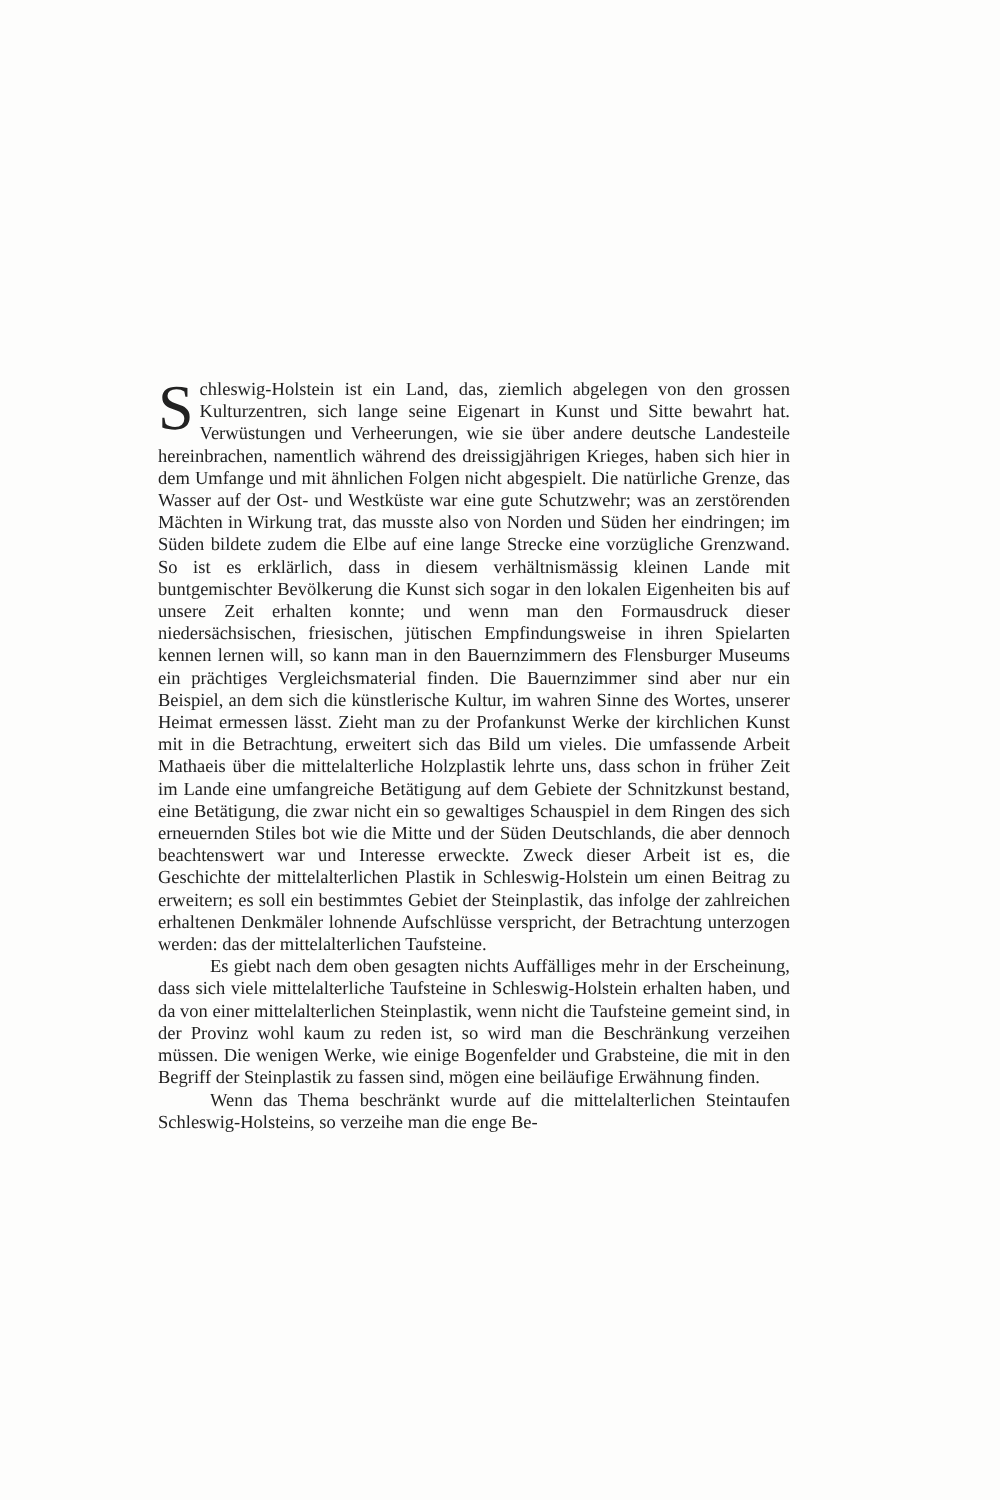Schleswig-Holstein ist ein Land, das, ziemlich abgelegen von den grossen Kulturzentren, sich lange seine Eigenart in Kunst und Sitte bewahrt hat. Verwüstungen und Verheerungen, wie sie über andere deutsche Landesteile hereinbrachen, namentlich während des dreissigjährigen Krieges, haben sich hier in dem Umfange und mit ähnlichen Folgen nicht abgespielt. Die natürliche Grenze, das Wasser auf der Ost- und Westküste war eine gute Schutzwehr; was an zerstörenden Mächten in Wirkung trat, das musste also von Norden und Süden her eindringen; im Süden bildete zudem die Elbe auf eine lange Strecke eine vorzügliche Grenzwand. So ist es erklärlich, dass in diesem verhältnismässig kleinen Lande mit buntgemischter Bevölkerung die Kunst sich sogar in den lokalen Eigenheiten bis auf unsere Zeit erhalten konnte; und wenn man den Formausdruck dieser niedersächsischen, friesischen, jütischen Empfindungsweise in ihren Spielarten kennen lernen will, so kann man in den Bauernzimmern des Flensburger Museums ein prächtiges Vergleichsmaterial finden. Die Bauernzimmer sind aber nur ein Beispiel, an dem sich die künstlerische Kultur, im wahren Sinne des Wortes, unserer Heimat ermessen lässt. Zieht man zu der Profankunst Werke der kirchlichen Kunst mit in die Betrachtung, erweitert sich das Bild um vieles. Die umfassende Arbeit Mathaeis über die mittelalterliche Holzplastik lehrte uns, dass schon in früher Zeit im Lande eine umfangreiche Betätigung auf dem Gebiete der Schnitzkunst bestand, eine Betätigung, die zwar nicht ein so gewaltiges Schauspiel in dem Ringen des sich erneuernden Stiles bot wie die Mitte und der Süden Deutschlands, die aber dennoch beachtenswert war und Interesse erweckte. Zweck dieser Arbeit ist es, die Geschichte der mittelalterlichen Plastik in Schleswig-Holstein um einen Beitrag zu erweitern; es soll ein bestimmtes Gebiet der Steinplastik, das infolge der zahlreichen erhaltenen Denkmäler lohnende Aufschlüsse verspricht, der Betrachtung unterzogen werden: das der mittelalterlichen Taufsteine.
Es giebt nach dem oben gesagten nichts Auffälliges mehr in der Erscheinung, dass sich viele mittelalterliche Taufsteine in Schleswig-Holstein erhalten haben, und da von einer mittelalterlichen Steinplastik, wenn nicht die Taufsteine gemeint sind, in der Provinz wohl kaum zu reden ist, so wird man die Beschränkung verzeihen müssen. Die wenigen Werke, wie einige Bogenfelder und Grabsteine, die mit in den Begriff der Steinplastik zu fassen sind, mögen eine beiläufige Erwähnung finden.
Wenn das Thema beschränkt wurde auf die mittelalterlichen Steintaufen Schleswig-Holsteins, so verzeihe man die enge Be-